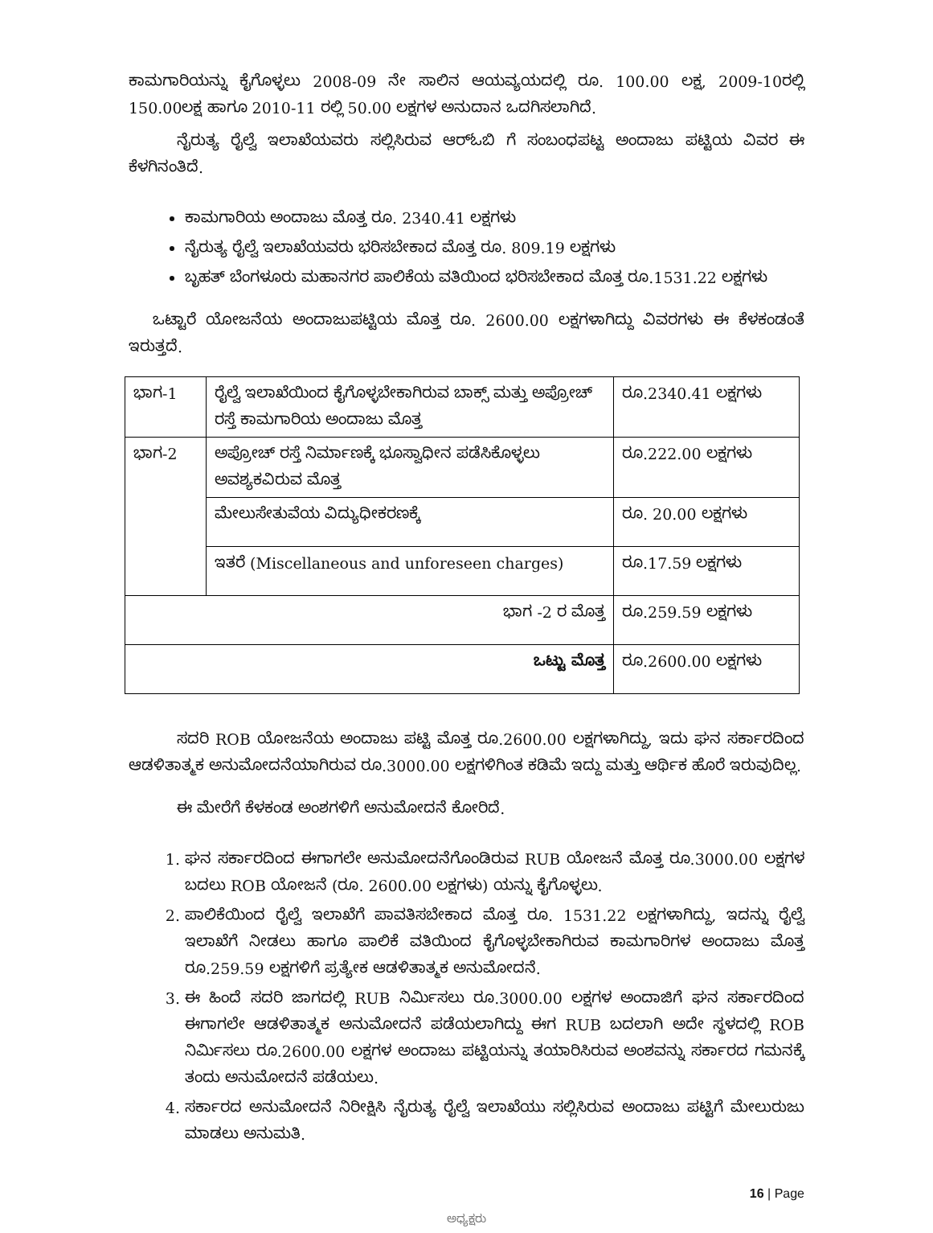ಕಾಮಗಾರಿಯನ್ನು ಕೈಗೊಳ್ಳಲು 2008-09 ನೇ ಸಾಲಿನ ಆಯವ್ಯಯದಲ್ಲಿ ರೂ. 100.00 ಲಕ್ಷ, 2009-10ರಲ್ಲಿ 150.00ಲಕ್ಷ ಹಾಗೂ 2010-11 ರಲ್ಲಿ 50.00 ಲಕ್ಷಗಳ ಅನುದಾನ ಒದಗಿಸಲಾಗಿದೆ.
ನೈರುತ್ಯ ರೈಲ್ವೆ ಇಲಾಖೆಯವರು ಸಲ್ಲಿಸಿರುವ ಆರ್‌ಓಬಿ ಗೆ ಸಂಬಂಧಪಟ್ಟ ಅಂದಾಜು ಪಟ್ಟಿಯ ವಿವರ ಈ ಕೆಳಗಿನಂತಿದೆ.
ಕಾಮಗಾರಿಯ ಅಂದಾಜು ಮೊತ್ತ ರೂ. 2340.41 ಲಕ್ಷಗಳು
ನೈರುತ್ಯ ರೈಲ್ವೆ ಇಲಾಖೆಯವರು ಭರಿಸಬೇಕಾದ ಮೊತ್ತ ರೂ. 809.19 ಲಕ್ಷಗಳು
ಬೃಹತ್ ಬೆಂಗಳೂರು ಮಹಾನಗರ ಪಾಲಿಕೆಯ ವತಿಯಿಂದ ಭರಿಸಬೇಕಾದ ಮೊತ್ತ ರೂ.1531.22 ಲಕ್ಷಗಳು
ಒಟ್ಟಾರೆ ಯೋಜನೆಯ ಅಂದಾಜುಪಟ್ಟಿಯ ಮೊತ್ತ ರೂ. 2600.00 ಲಕ್ಷಗಳಾಗಿದ್ದು ವಿವರಗಳು ಈ ಕೆಳಕಂಡಂತೆ ಇರುತ್ತದೆ.
| ಭಾಗ-1 | ರೈಲ್ವೆ ಇಲಾಖೆಯಿಂದ ಕೈಗೊಳ್ಳಬೇಕಾಗಿರುವ ಬಾಕ್ಸ್ ಮತ್ತು ಅಪ್ರೋಚ್ ರಸ್ತೆ ಕಾಮಗಾರಿಯ ಅಂದಾಜು ಮೊತ್ತ | ರೂ.2340.41 ಲಕ್ಷಗಳು |
| ಭಾಗ-2 | ಅಪ್ರೋಚ್ ರಸ್ತೆ ನಿರ್ಮಾಣಕ್ಕೆ ಭೂಸ್ವಾಧೀನ ಪಡೆಸಿಕೊಳ್ಳಲು ಅವಶ್ಯಕವಿರುವ ಮೊತ್ತ | ರೂ.222.00 ಲಕ್ಷಗಳು |
| | ಮೇಲುಸೇತುವೆಯ ವಿದ್ಯುಧೀಕರಣಕ್ಕೆ | ರೂ. 20.00 ಲಕ್ಷಗಳು |
| | ಇತರೆ (Miscellaneous and unforeseen charges) | ರೂ.17.59 ಲಕ್ಷಗಳು |
| ಭಾಗ -2 ರ ಮೊತ್ತ | | ರೂ.259.59 ಲಕ್ಷಗಳು |
| ಒಟ್ಟು ಮೊತ್ತ | | ರೂ.2600.00 ಲಕ್ಷಗಳು |
ಸದರಿ ROB ಯೋಜನೆಯ ಅಂದಾಜು ಪಟ್ಟಿ ಮೊತ್ತ ರೂ.2600.00 ಲಕ್ಷಗಳಾಗಿದ್ದು, ಇದು ಘನ ಸರ್ಕಾರದಿಂದ ಆಡಳಿತಾತ್ಮಕ ಅನುಮೋದನೆಯಾಗಿರುವ ರೂ.3000.00 ಲಕ್ಷಗಳಿಗಿಂತ ಕಡಿಮೆ ಇದ್ದು ಮತ್ತು ಆರ್ಥಿಕ ಹೊರೆ ಇರುವುದಿಲ್ಲ.
ಈ ಮೇರೆಗೆ ಕೆಳಕಂಡ ಅಂಶಗಳಿಗೆ ಅನುಮೋದನೆ ಕೋರಿದೆ.
1. ಘನ ಸರ್ಕಾರದಿಂದ ಈಗಾಗಲೇ ಅನುಮೋದನೆಗೊಂಡಿರುವ RUB ಯೋಜನೆ ಮೊತ್ತ ರೂ.3000.00 ಲಕ್ಷಗಳ ಬದಲು ROB ಯೋಜನೆ (ರೂ. 2600.00 ಲಕ್ಷಗಳು) ಯನ್ನು ಕೈಗೊಳ್ಳಲು.
2. ಪಾಲಿಕೆಯಿಂದ ರೈಲ್ವೆ ಇಲಾಖೆಗೆ ಪಾವತಿಸಬೇಕಾದ ಮೊತ್ತ ರೂ. 1531.22 ಲಕ್ಷಗಳಾಗಿದ್ದು, ಇದನ್ನು ರೈಲ್ವೆ ಇಲಾಖೆಗೆ ನೀಡಲು ಹಾಗೂ ಪಾಲಿಕೆ ವತಿಯಿಂದ ಕೈಗೊಳ್ಳಬೇಕಾಗಿರುವ ಕಾಮಗಾರಿಗಳ ಅಂದಾಜು ಮೊತ್ತ ರೂ.259.59 ಲಕ್ಷಗಳಿಗೆ ಪ್ರತ್ಯೇಕ ಆಡಳಿತಾತ್ಮಕ ಅನುಮೋದನೆ.
3. ಈ ಹಿಂದೆ ಸದರಿ ಜಾಗದಲ್ಲಿ RUB ನಿರ್ಮಿಸಲು ರೂ.3000.00 ಲಕ್ಷಗಳ ಅಂದಾಜಿಗೆ ಘನ ಸರ್ಕಾರದಿಂದ ಈಗಾಗಲೇ ಆಡಳಿತಾತ್ಮಕ ಅನುಮೋದನೆ ಪಡೆಯಲಾಗಿದ್ದು ಈಗ RUB ಬದಲಾಗಿ ಅದೇ ಸ್ಥಳದಲ್ಲಿ ROB ನಿರ್ಮಿಸಲು ರೂ.2600.00 ಲಕ್ಷಗಳ ಅಂದಾಜು ಪಟ್ಟಿಯನ್ನು ತಯಾರಿಸಿರುವ ಅಂಶವನ್ನು ಸರ್ಕಾರದ ಗಮನಕ್ಕೆ ತಂದು ಅನುಮೋದನೆ ಪಡೆಯಲು.
4. ಸರ್ಕಾರದ ಅನುಮೋದನೆ ನಿರೀಕ್ಷಿಸಿ ನೈರುತ್ಯ ರೈಲ್ವೆ ಇಲಾಖೆಯು ಸಲ್ಲಿಸಿರುವ ಅಂದಾಜು ಪಟ್ಟಿಗೆ ಮೇಲುರುಜು ಮಾಡಲು ಅನುಮತಿ.
16 | Page
ಅಧ್ಯಕ್ಷರು